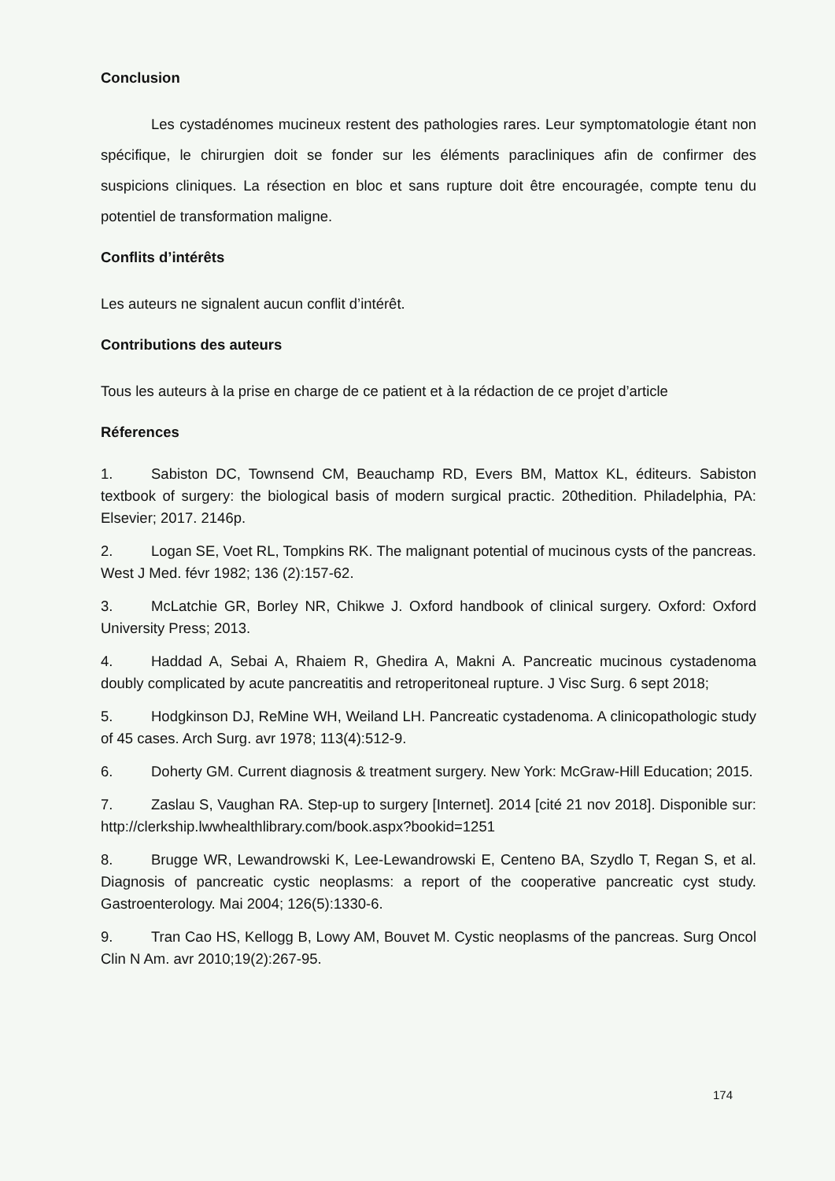Conclusion
Les cystadénomes mucineux restent des pathologies rares. Leur symptomatologie étant non spécifique, le chirurgien doit se fonder sur les éléments paracliniques afin de confirmer des suspicions cliniques. La résection en bloc et sans rupture doit être encouragée, compte tenu du potentiel de transformation maligne.
Conflits d’intérêts
Les auteurs ne signalent aucun conflit d’intérêt.
Contributions des auteurs
Tous les auteurs à la prise en charge de ce patient et à la rédaction de ce projet d’article
Réferences
1. Sabiston DC, Townsend CM, Beauchamp RD, Evers BM, Mattox KL, éditeurs. Sabiston textbook of surgery: the biological basis of modern surgical practic. 20thedition. Philadelphia, PA: Elsevier; 2017. 2146p.
2. Logan SE, Voet RL, Tompkins RK. The malignant potential of mucinous cysts of the pancreas. West J Med. févr 1982; 136 (2):157-62.
3. McLatchie GR, Borley NR, Chikwe J. Oxford handbook of clinical surgery. Oxford: Oxford University Press; 2013.
4. Haddad A, Sebai A, Rhaiem R, Ghedira A, Makni A. Pancreatic mucinous cystadenoma doubly complicated by acute pancreatitis and retroperitoneal rupture. J Visc Surg. 6 sept 2018;
5. Hodgkinson DJ, ReMine WH, Weiland LH. Pancreatic cystadenoma. A clinicopathologic study of 45 cases. Arch Surg. avr 1978; 113(4):512-9.
6. Doherty GM. Current diagnosis & treatment surgery. New York: McGraw-Hill Education; 2015.
7. Zaslau S, Vaughan RA. Step-up to surgery [Internet]. 2014 [cité 21 nov 2018]. Disponible sur: http://clerkship.lwwhealthlibrary.com/book.aspx?bookid=1251
8. Brugge WR, Lewandrowski K, Lee-Lewandrowski E, Centeno BA, Szydlo T, Regan S, et al. Diagnosis of pancreatic cystic neoplasms: a report of the cooperative pancreatic cyst study. Gastroenterology. Mai 2004; 126(5):1330-6.
9. Tran Cao HS, Kellogg B, Lowy AM, Bouvet M. Cystic neoplasms of the pancreas. Surg Oncol Clin N Am. avr 2010;19(2):267-95.
174